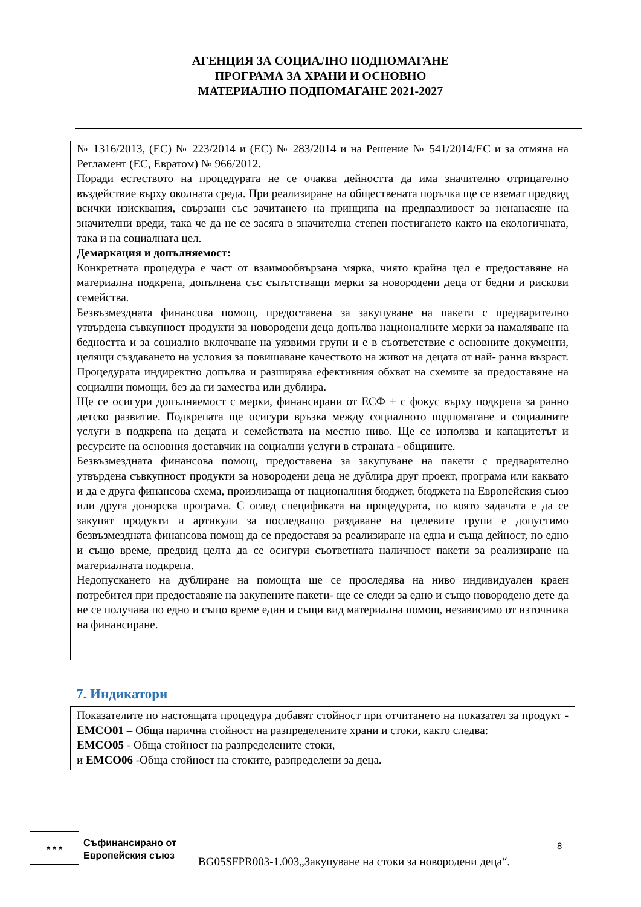АГЕНЦИЯ ЗА СОЦИАЛНО ПОДПОМАГАНЕ
ПРОГРАМА ЗА ХРАНИ И ОСНОВНО
МАТЕРИАЛНО ПОДПОМАГАНЕ 2021-2027
№ 1316/2013, (ЕС) № 223/2014 и (ЕС) № 283/2014 и на Решение № 541/2014/ЕС и за отмяна на Регламент (ЕС, Евратом) № 966/2012.
Поради естеството на процедурата не се очаква дейността да има значително отрицателно въздействие върху околната среда. При реализиране на обществената поръчка ще се вземат предвид всички изисквания, свързани със зачитането на принципа на предпазливост за ненанасяне на значителни вреди, така че да не се засяга в значителна степен постигането както на екологичната, така и на социалната цел.
Демаркация и допълняемост:
Конкретната процедура е част от взаимообвързана мярка, чиято крайна цел е предоставяне на материална подкрепа, допълнена със съпътстващи мерки за новородени деца от бедни и рискови семейства.
Безвъзмездната финансова помощ, предоставена за закупуване на пакети с предварително утвърдена съвкупност продукти за новородени деца допълва националните мерки за намаляване на бедността и за социално включване на уязвими групи и е в съответствие с основните документи, целящи създаването на условия за повишаване качеството на живот на децата от най- ранна възраст. Процедурата индиректно допълва и разширява ефективния обхват на схемите за предоставяне на социални помощи, без да ги замества или дублира.
Ще се осигури допълняемост с мерки, финансирани от ЕСФ + с фокус върху подкрепа за ранно детско развитие. Подкрепата ще осигури връзка между социалното подпомагане и социалните услуги в подкрепа на децата и семействата на местно ниво. Ще се използва и капацитетът и ресурсите на основния доставчик на социални услуги в страната - общините.
Безвъзмездната финансова помощ, предоставена за закупуване на пакети с предварително утвърдена съвкупност продукти за новородени деца не дублира друг проект, програма или каквато и да е друга финансова схема, произлизаща от националния бюджет, бюджета на Европейския съюз или друга донорска програма. С оглед спецификата на процедурата, по която задачата е да се закупят продукти и артикули за последващо раздаване на целевите групи е допустимо безвъзмездната финансова помощ да се предоставя за реализиране на една и съща дейност, по едно и също време, предвид целта да се осигури съответната наличност пакети за реализиране на материалната подкрепа.
Недопускането на дублиране на помощта ще се проследява на ниво индивидуален краен потребител при предоставяне на закупените пакети- ще се следи за едно и също новородено дете да не се получава по едно и също време един и същи вид материална помощ, независимо от източника на финансиране.
7. Индикатори
Показателите по настоящата процедура добавят стойност при отчитането на показател за продукт - EMCO01 – Обща парична стойност на разпределените храни и стоки, както следва:
EMCO05 - Обща стойност на разпределените стоки,
и EMCO06 -Обща стойност на стоките, разпределени за деца.
★ ★ ★
Съфинансирано от
Европейския съюз
8
BG05SFPR003-1.003„Закупуване на стоки за новородени деца“.